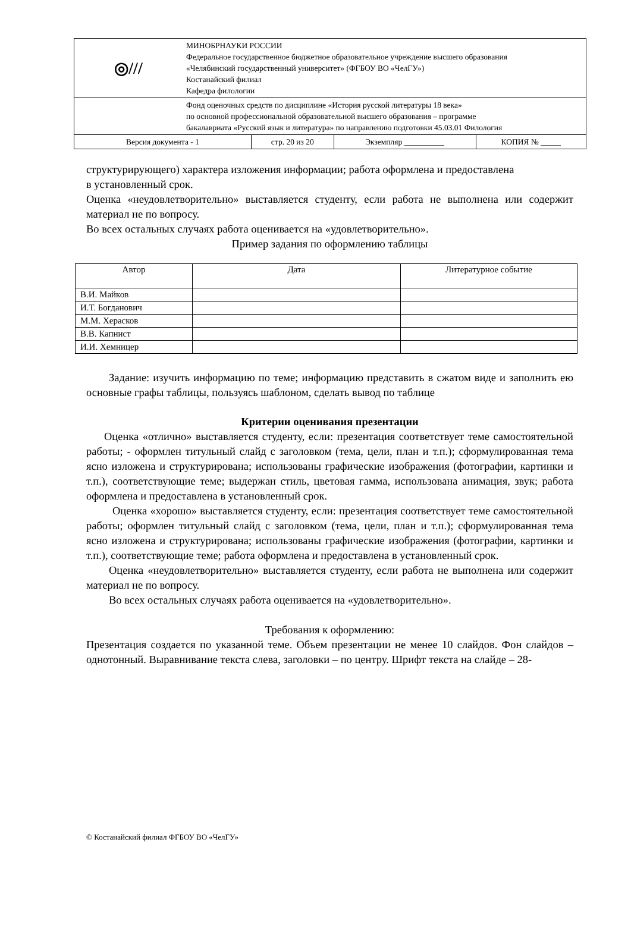| ◎/// | МИНОБРНАУКИ РОССИИ Федеральное государственное бюджетное образовательное учреждение высшего образования «Челябинский государственный университет» (ФГБОУ ВО «ЧелГУ») Костанайский филиал Кафедра филологии | | | |
| | Фонд оценочных средств по дисциплине «История русской литературы 18 века» по основной профессиональной образовательной высшего образования – программе бакалавриата «Русский язык и литература» по направлению подготовки 45.03.01 Филология | | | |
| Версия документа - 1 | | стр. 20 из 20 | Экземпляр __________ | КОПИЯ № _____ |
структурирующего) характера изложения информации; работа оформлена и предоставлена
в установленный срок.
Оценка «неудовлетворительно» выставляется студенту, если работа не выполнена или содержит материал не по вопросу.
Во всех остальных случаях работа оценивается на «удовлетворительно».
Пример задания по оформлению таблицы
| Автор | Дата | Литературное событие |
| --- | --- | --- |
| В.И. Майков | | |
| И.Т. Богданович | | |
| М.М. Херасков | | |
| В.В. Капнист | | |
| И.И. Хемницер | | |
Задание: изучить информацию по теме; информацию представить в сжатом виде и заполнить ею основные графы таблицы, пользуясь шаблоном, сделать вывод по таблице
Критерии оценивания презентации
Оценка «отлично» выставляется студенту, если: презентация соответствует теме самостоятельной работы; - оформлен титульный слайд с заголовком (тема, цели, план и т.п.); сформулированная тема ясно изложена и структурирована; использованы графические изображения (фотографии, картинки и т.п.), соответствующие теме; выдержан стиль, цветовая гамма, использована анимация, звук; работа оформлена и предоставлена в установленный срок.
Оценка «хорошо» выставляется студенту, если: презентация соответствует теме самостоятельной работы; оформлен титульный слайд с заголовком (тема, цели, план и т.п.); сформулированная тема ясно изложена и структурирована; использованы графические изображения (фотографии, картинки и т.п.), соответствующие теме; работа оформлена и предоставлена в установленный срок.
Оценка «неудовлетворительно» выставляется студенту, если работа не выполнена или содержит материал не по вопросу.
Во всех остальных случаях работа оценивается на «удовлетворительно».
Требования к оформлению:
Презентация создается по указанной теме. Объем презентации не менее 10 слайдов. Фон слайдов – однотонный. Выравнивание текста слева, заголовки – по центру. Шрифт текста на слайде – 28-
© Костанайский филиал ФГБОУ ВО «ЧелГУ»